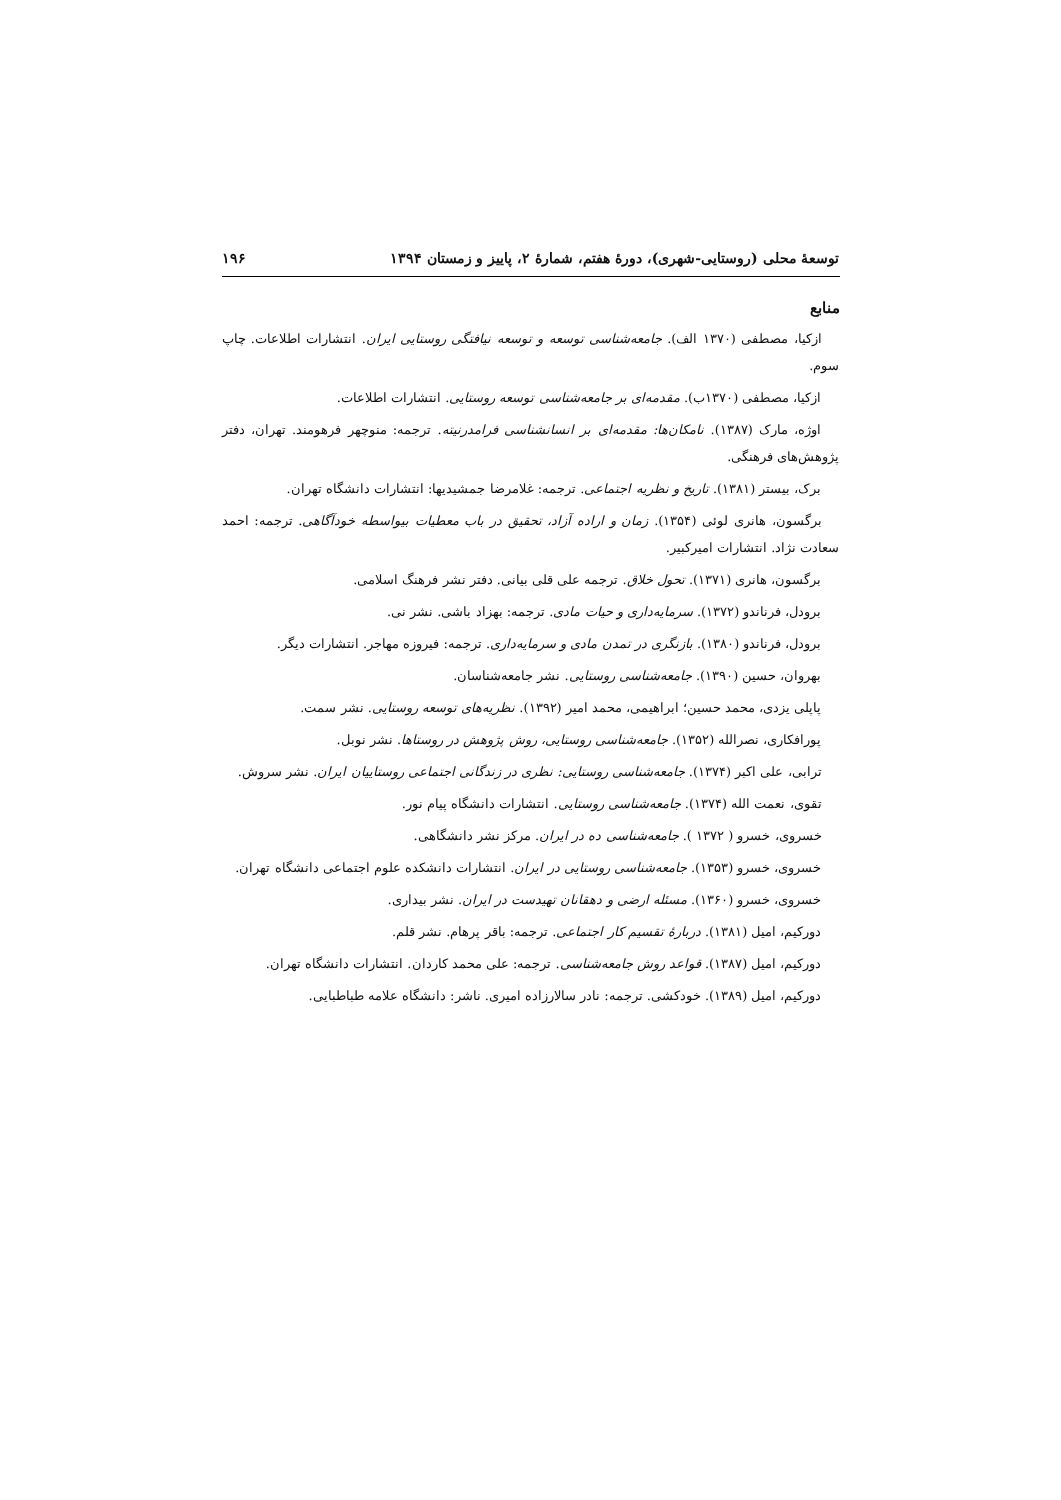توسعهٔ محلی (روستایی-شهری)، دورهٔ هفتم، شمارهٔ ۲، پاییز و زمستان ۱۳۹۴ ۱۹۶
منابع
ازکیا، مصطفی (۱۳۷۰ الف). جامعه‌شناسی توسعه و توسعه نیافتگی روستایی ایران. انتشارات اطلاعات. چاپ سوم.
ازکیا، مصطفی (۱۳۷۰ب). مقدمه‌ای بر جامعه‌شناسی توسعه روستایی. انتشارات اطلاعات.
اوژه، مارک (۱۳۸۷). نامکان‌ها: مقدمه‌ای بر انسانشناسی فرامدرنیته. ترجمه: منوچهر فرهومند. تهران، دفتر پژوهش‌های فرهنگی.
برک، بیستر (۱۳۸۱). تاریخ و نظریه اجتماعی. ترجمه: غلامرضا جمشیدیها: انتشارات دانشگاه تهران.
برگسون، هانری لوئی (۱۳۵۴). زمان و اراده آزاد، تحقیق در باب معطیات بیواسطه خودآگاهی. ترجمه: احمد سعادت نژاد. انتشارات امیرکبیر.
برگسون، هانری (۱۳۷۱). تحول خلاق. ترجمه علی قلی بیانی. دفتر نشر فرهنگ اسلامی.
برودل، فرناندو (۱۳۷۲). سرمایه‌داری و حیات مادی. ترجمه: بهزاد باشی. نشر نی.
برودل، فرناندو (۱۳۸۰). بازنگری در تمدن مادی و سرمایه‌داری. ترجمه: فیروزه مهاجر. انتشارات دیگر.
بهروان، حسین (۱۳۹۰). جامعه‌شناسی روستایی. نشر جامعه‌شناسان.
پاپلی یزدی، محمد حسین؛ ابراهیمی، محمد امیر (۱۳۹۲). نظریه‌های توسعه روستایی. نشر سمت.
پورافکاری، نصرالله (۱۳۵۲). جامعه‌شناسی روستایی، روش پژوهش در روستاها. نشر نوبل.
ترابی، علی اکبر (۱۳۷۴). جامعه‌شناسی روستایی: نظری در زندگانی اجتماعی روستاییان ایران. نشر سروش.
تقوی، نعمت الله (۱۳۷۴). جامعه‌شناسی روستایی. انتشارات دانشگاه پیام نور.
خسروی، خسرو ( ۱۳۷۲ ). جامعه‌شناسی ده در ایران. مرکز نشر دانشگاهی.
خسروی، خسرو (۱۳۵۳). جامعه‌شناسی روستایی در ایران. انتشارات دانشکده علوم اجتماعی دانشگاه تهران.
خسروی، خسرو (۱۳۶۰). مسئله ارضی و دهقانان تهیدست در ایران. نشر بیداری.
دورکیم، امیل (۱۳۸۱). دربارهٔ تقسیم کار اجتماعی. ترجمه: باقر پرهام. نشر قلم.
دورکیم، امیل (۱۳۸۷). قواعد روش جامعه‌شناسی. ترجمه: علی محمد کاردان. انتشارات دانشگاه تهران.
دورکیم، امیل (۱۳۸۹). خودکشی. ترجمه: نادر سالارزاده امیری. ناشر: دانشگاه علامه طباطبایی.